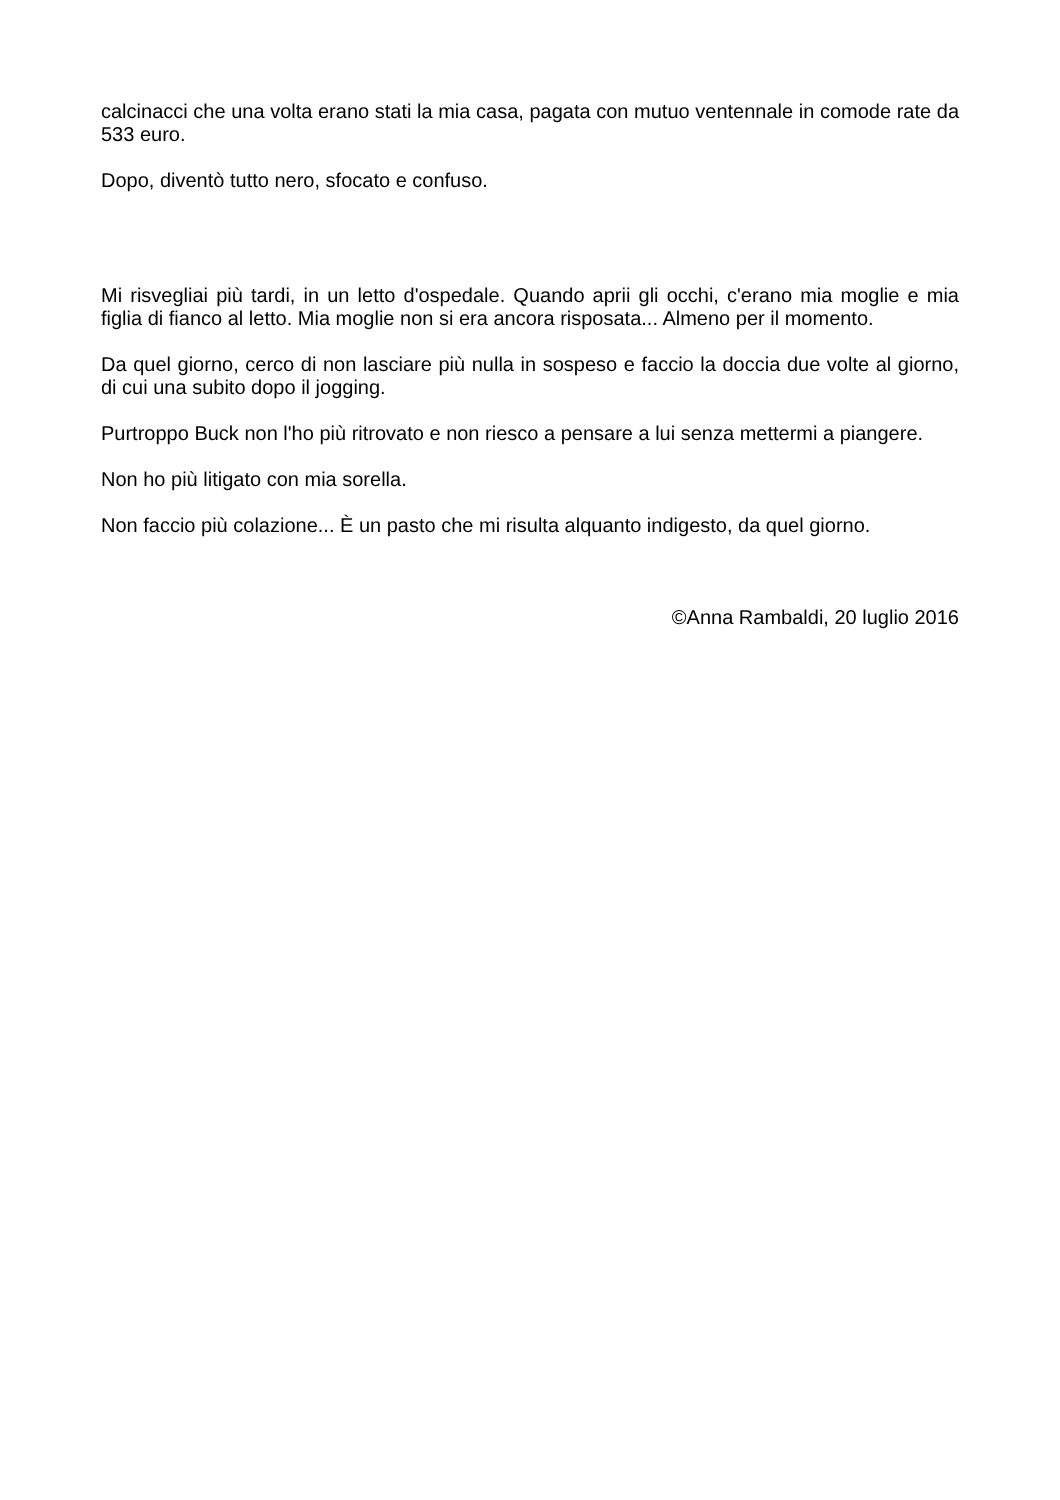calcinacci che una volta erano stati la mia casa, pagata con mutuo ventennale in comode rate da 533 euro.
Dopo, diventò tutto nero, sfocato e confuso.
Mi risvegliai più tardi, in un letto d'ospedale. Quando aprii gli occhi, c'erano mia moglie e mia figlia di fianco al letto. Mia moglie non si era ancora risposata... Almeno per il momento.
Da quel giorno, cerco di non lasciare più nulla in sospeso e faccio la doccia due volte al giorno, di cui una subito dopo il jogging.
Purtroppo Buck non l'ho più ritrovato e non riesco a pensare a lui senza mettermi a piangere.
Non ho più litigato con mia sorella.
Non faccio più colazione... È un pasto che mi risulta alquanto indigesto, da quel giorno.
©Anna Rambaldi, 20 luglio 2016